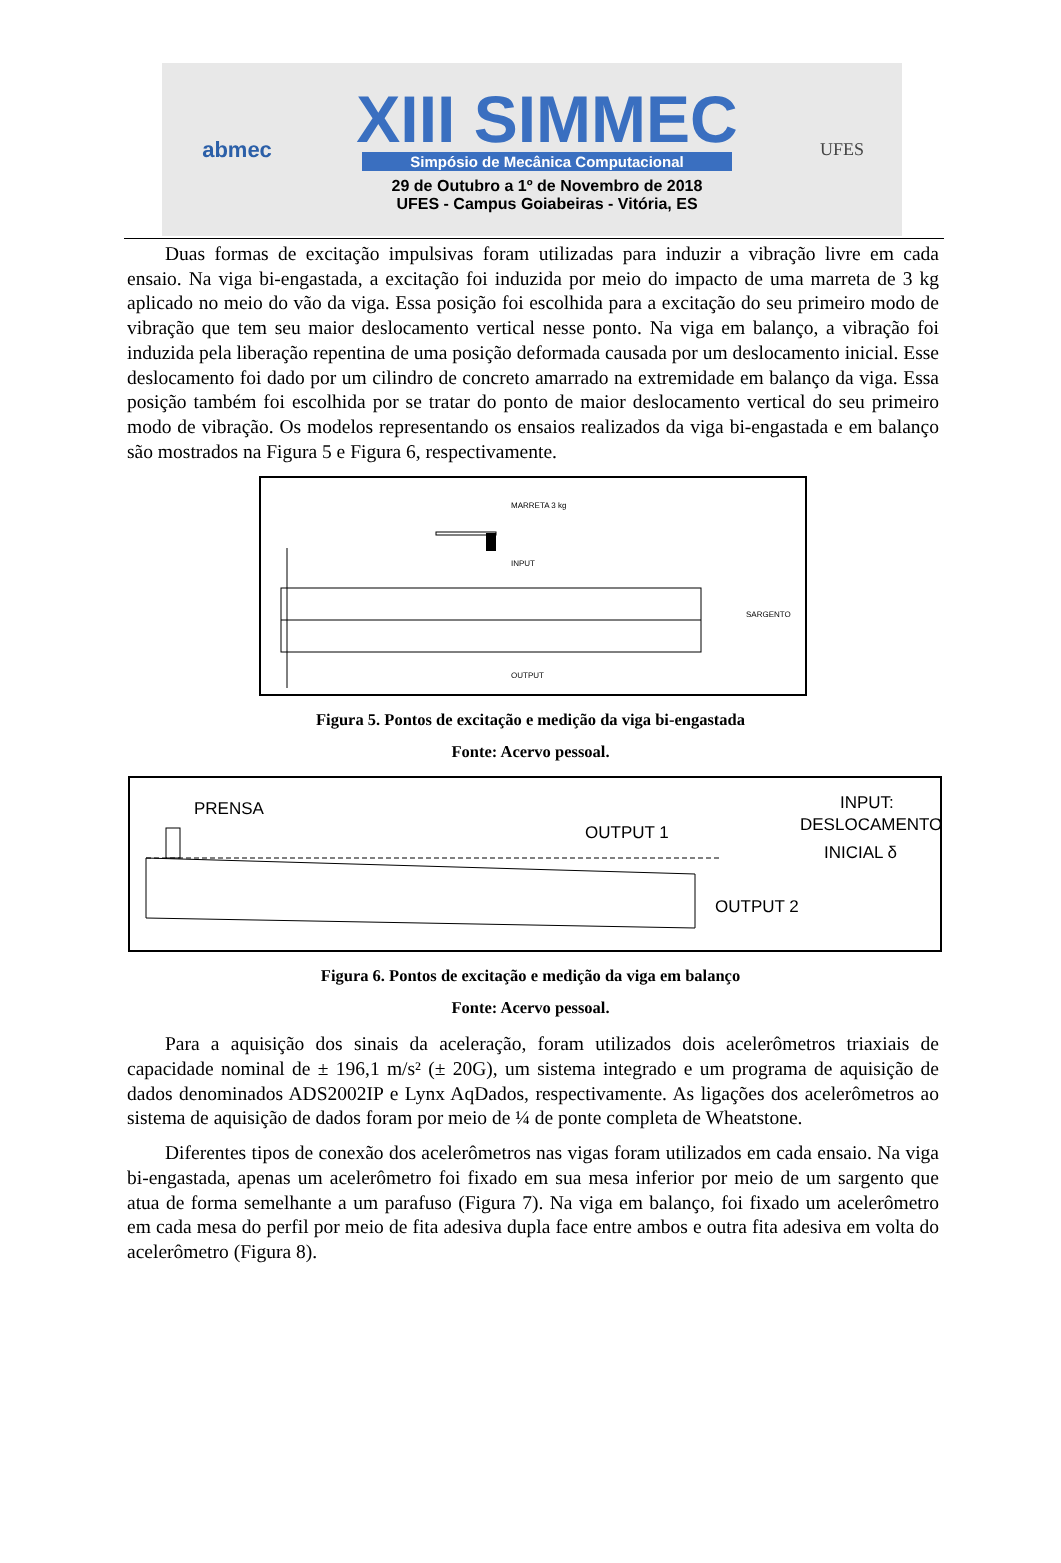abmec
XIII SIMMEC
Simpósio de Mecânica Computacional
29 de Outubro a 1º de Novembro de 2018
UFES - Campus Goiabeiras - Vitória, ES
UFES
Duas formas de excitação impulsivas foram utilizadas para induzir a vibração livre em cada ensaio. Na viga bi-engastada, a excitação foi induzida por meio do impacto de uma marreta de 3 kg aplicado no meio do vão da viga. Essa posição foi escolhida para a excitação do seu primeiro modo de vibração que tem seu maior deslocamento vertical nesse ponto. Na viga em balanço, a vibração foi induzida pela liberação repentina de uma posição deformada causada por um deslocamento inicial. Esse deslocamento foi dado por um cilindro de concreto amarrado na extremidade em balanço da viga. Essa posição também foi escolhida por se tratar do ponto de maior deslocamento vertical do seu primeiro modo de vibração. Os modelos representando os ensaios realizados da viga bi-engastada e em balanço são mostrados na Figura 5 e Figura 6, respectivamente.
MARRETA 3 kg
INPUT
SARGENTO
OUTPUT
Figura 5. Pontos de excitação e medição da viga bi-engastada
Fonte: Acervo pessoal.
PRENSA
INPUT:
DESLOCAMENTO
INICIAL δ
OUTPUT 1
OUTPUT 2
Figura 6. Pontos de excitação e medição da viga em balanço
Fonte: Acervo pessoal.
Para a aquisição dos sinais da aceleração, foram utilizados dois acelerômetros triaxiais de capacidade nominal de ± 196,1 m/s² (± 20G), um sistema integrado e um programa de aquisição de dados denominados ADS2002IP e Lynx AqDados, respectivamente. As ligações dos acelerômetros ao sistema de aquisição de dados foram por meio de ¼ de ponte completa de Wheatstone.
Diferentes tipos de conexão dos acelerômetros nas vigas foram utilizados em cada ensaio. Na viga bi-engastada, apenas um acelerômetro foi fixado em sua mesa inferior por meio de um sargento que atua de forma semelhante a um parafuso (Figura 7). Na viga em balanço, foi fixado um acelerômetro em cada mesa do perfil por meio de fita adesiva dupla face entre ambos e outra fita adesiva em volta do acelerômetro (Figura 8).